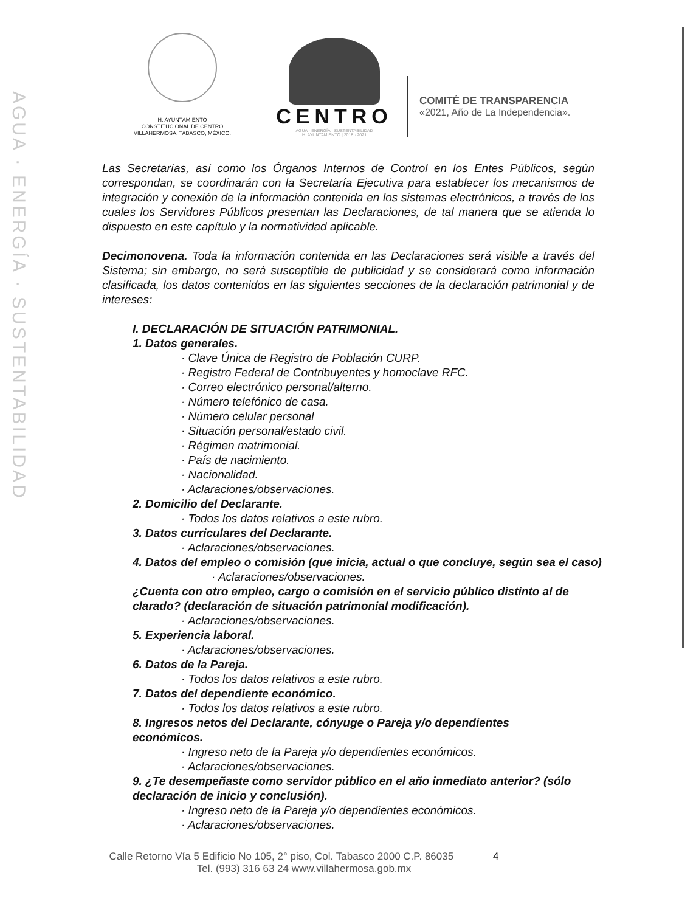AGUA · ENERGÍA · SUSTENTABILIDAD
H. AYUNTAMIENTO
CONSTITUCIONAL DE CENTRO
VILLAHERMOSA, TABASCO, MÉXICO.
CENTRO
AGUA · ENERGÍA · SUSTENTABILIDAD
H. AYUNTAMIENTO | 2018 · 2021
COMITÉ DE TRANSPARENCIA
«2021, Año de La Independencia».
Las Secretarías, así como los Órganos Internos de Control en los Entes Públicos, según correspondan, se coordinarán con la Secretaría Ejecutiva para establecer los mecanismos de integración y conexión de la información contenida en los sistemas electrónicos, a través de los cuales los Servidores Públicos presentan las Declaraciones, de tal manera que se atienda lo dispuesto en este capítulo y la normatividad aplicable.
Decimonovena. Toda la información contenida en las Declaraciones será visible a través del Sistema; sin embargo, no será susceptible de publicidad y se considerará como información clasificada, los datos contenidos en las siguientes secciones de la declaración patrimonial y de intereses:
I. DECLARACIÓN DE SITUACIÓN PATRIMONIAL.
1. Datos generales.
· Clave Única de Registro de Población CURP.
· Registro Federal de Contribuyentes y homoclave RFC.
· Correo electrónico personal/alterno.
· Número telefónico de casa.
· Número celular personal
· Situación personal/estado civil.
· Régimen matrimonial.
· País de nacimiento.
· Nacionalidad.
· Aclaraciones/observaciones.
2. Domicilio del Declarante.
· Todos los datos relativos a este rubro.
3. Datos curriculares del Declarante.
· Aclaraciones/observaciones.
4. Datos del empleo o comisión (que inicia, actual o que concluye, según sea el caso)
· Aclaraciones/observaciones.
¿Cuenta con otro empleo, cargo o comisión en el servicio público distinto al de clarado? (declaración de situación patrimonial modificación).
· Aclaraciones/observaciones.
5. Experiencia laboral.
· Aclaraciones/observaciones.
6. Datos de la Pareja.
· Todos los datos relativos a este rubro.
7. Datos del dependiente económico.
· Todos los datos relativos a este rubro.
8. Ingresos netos del Declarante, cónyuge o Pareja y/o dependientes económicos.
· Ingreso neto de la Pareja y/o dependientes económicos.
· Aclaraciones/observaciones.
9. ¿Te desempeñaste como servidor público en el año inmediato anterior? (sólo declaración de inicio y conclusión).
· Ingreso neto de la Pareja y/o dependientes económicos.
· Aclaraciones/observaciones.
Calle Retorno Vía 5 Edificio No 105, 2° piso, Col. Tabasco 2000 C.P. 86035 4
Tel. (993) 316 63 24 www.villahermosa.gob.mx